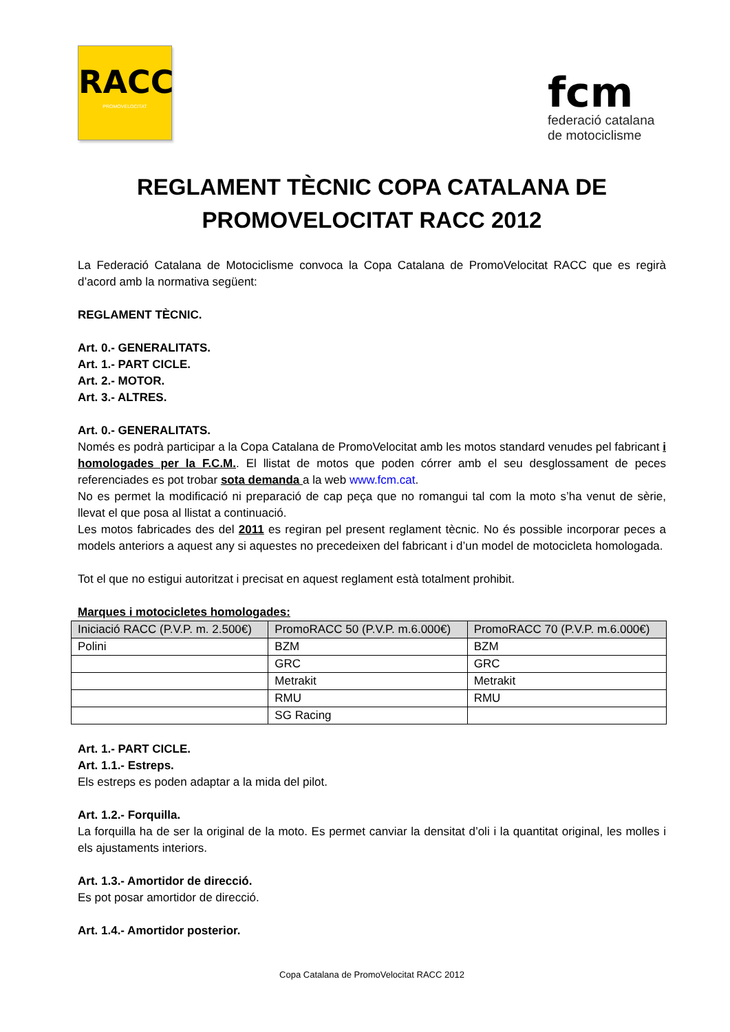RACC
PROMOVELOCITAT
fcm
federació catalana
de motociclisme
REGLAMENT TÈCNIC COPA CATALANA DE PROMOVELOCITAT RACC 2012
La Federació Catalana de Motociclisme convoca la Copa Catalana de PromoVelocitat RACC que es regirà d’acord amb la normativa següent:
REGLAMENT TÈCNIC.
Art. 0.- GENERALITATS.
Art. 1.- PART CICLE.
Art. 2.- MOTOR.
Art. 3.- ALTRES.
Art. 0.- GENERALITATS.
Només es podrà participar a la Copa Catalana de PromoVelocitat amb les motos standard venudes pel fabricant i homologades per la F.C.M.. El llistat de motos que poden córrer amb el seu desglossament de peces referenciades es pot trobar sota demanda a la web www.fcm.cat.
No es permet la modificació ni preparació de cap peça que no romangui tal com la moto s’ha venut de sèrie, llevat el que posa al llistat a continuació.
Les motos fabricades des del 2011 es regiran pel present reglament tècnic. No és possible incorporar peces a models anteriors a aquest any si aquestes no precedeixen del fabricant i d’un model de motocicleta homologada.
Tot el que no estigui autoritzat i precisat en aquest reglament està totalment prohibit.
Marques i motocicletes homologades:
| Iniciació RACC (P.V.P. m. 2.500€) | PromoRACC 50 (P.V.P. m.6.000€) | PromoRACC 70 (P.V.P. m.6.000€) |
| --- | --- | --- |
| Polini | BZM | BZM |
| | GRC | GRC |
| | Metrakit | Metrakit |
| | RMU | RMU |
| | SG Racing | |
Art. 1.- PART CICLE.
Art. 1.1.- Estreps.
Els estreps es poden adaptar a la mida del pilot.
Art. 1.2.- Forquilla.
La forquilla ha de ser la original de la moto. Es permet canviar la densitat d’oli i la quantitat original, les molles i els ajustaments interiors.
Art. 1.3.- Amortidor de direcció.
Es pot posar amortidor de direcció.
Art. 1.4.- Amortidor posterior.
Copa Catalana de PromoVelocitat RACC 2012